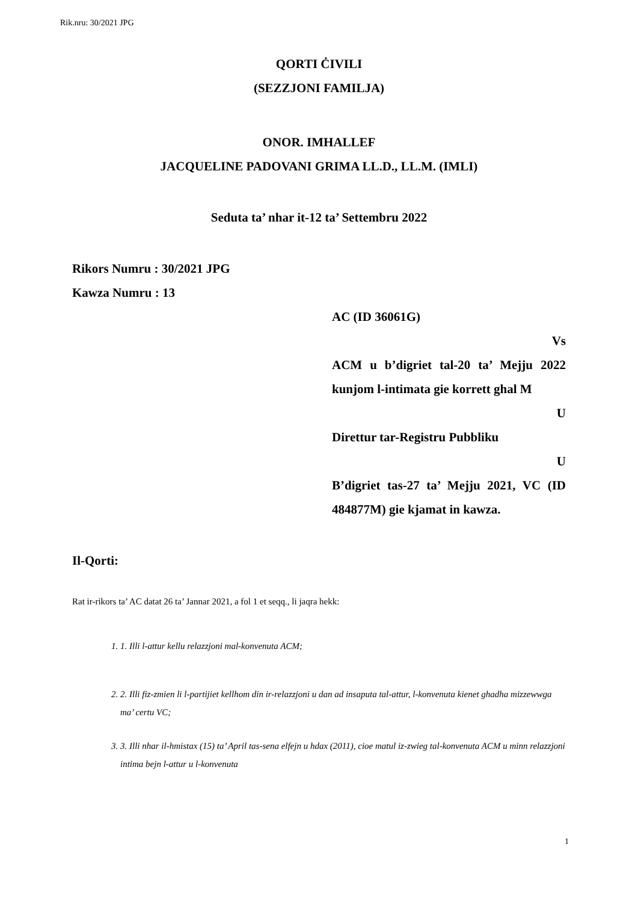Rik.nru: 30/2021 JPG
QORTI ĊIVILI
(SEZZJONI FAMILJA)
ONOR. IMHALLEF
JACQUELINE PADOVANI GRIMA LL.D., LL.M. (IMLI)
Seduta ta’ nhar it-12 ta’ Settembru 2022
Rikors Numru : 30/2021 JPG
Kawza Numru : 13
AC (ID 36061G)
Vs
ACM u b’digriet tal-20 ta’ Mejju 2022 kunjom l-intimata gie korrett ghal M
U
Direttur tar-Registru Pubbliku
U
B’digriet tas-27 ta’ Mejju 2021, VC (ID 484877M) gie kjamat in kawza.
Il-Qorti:
Rat ir-rikors ta’ AC datat 26 ta’ Jannar 2021, a fol 1 et seqq., li jaqra hekk:
1. 1. Illi l-attur kellu relazzjoni mal-konvenuta ACM;
2. 2. Illi fiz-zmien li l-partijiet kellhom din ir-relazzjoni u dan ad insaputa tal-attur, l-konvenuta kienet ghadha mizzewwga ma’ certu VC;
3. 3. Illi nhar il-hmistax (15) ta’ April tas-sena elfejn u hdax (2011), cioe matul iz-zwieg tal-konvenuta ACM u minn relazzjoni intima bejn l-attur u l-konvenuta
1